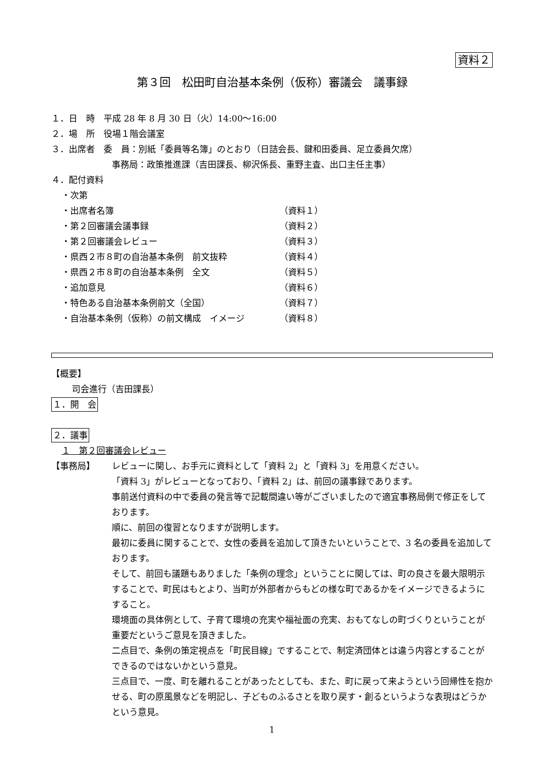資料２
第３回　松田町自治基本条例（仮称）審議会　議事録
１．日　時　平成 28 年 8 月 30 日（火）14:00～16:00
２．場　所　役場１階会議室
３．出席者　委　員：別紙「委員等名簿」のとおり（日詰会長、鍵和田委員、足立委員欠席）
事務局：政策推進課（吉田課長、柳沢係長、重野主査、出口主任主事）
４．配付資料
・次第
・出席者名簿 （資料１）
・第２回審議会議事録 （資料２）
・第２回審議会レビュー （資料３）
・県西２市８町の自治基本条例　前文抜粋 （資料４）
・県西２市８町の自治基本条例　全文 （資料５）
・追加意見 （資料６）
・特色ある自治基本条例前文（全国） （資料７）
・自治基本条例（仮称）の前文構成　イメージ （資料８）
【概要】
司会進行（吉田課長）
１．開　会
２．議事
１　第２回審議会レビュー
【事務局】 レビューに関し、お手元に資料として「資料 2」と「資料 3」を用意ください。
「資料 3」がレビューとなっており、「資料 2」は、前回の議事録であります。
事前送付資料の中で委員の発言等で記載間違い等がございましたので適宜事務局側で修正をしております。
順に、前回の復習となりますが説明します。
最初に委員に関することで、女性の委員を追加して頂きたいということで、3 名の委員を追加しております。
そして、前回も議題もありました「条例の理念」ということに関しては、町の良さを最大限明示することで、町民はもとより、当町が外部者からもどの様な町であるかをイメージできるようにすること。
環境面の具体例として、子育て環境の充実や福祉面の充実、おもてなしの町づくりということが重要だというご意見を頂きました。
二点目で、条例の策定視点を「町民目線」ですることで、制定済団体とは違う内容とすることができるのではないかという意見。
三点目で、一度、町を離れることがあったとしても、また、町に戻って来ようという回帰性を抱かせる、町の原風景などを明記し、子どものふるさとを取り戻す・創るというような表現はどうかという意見。
1